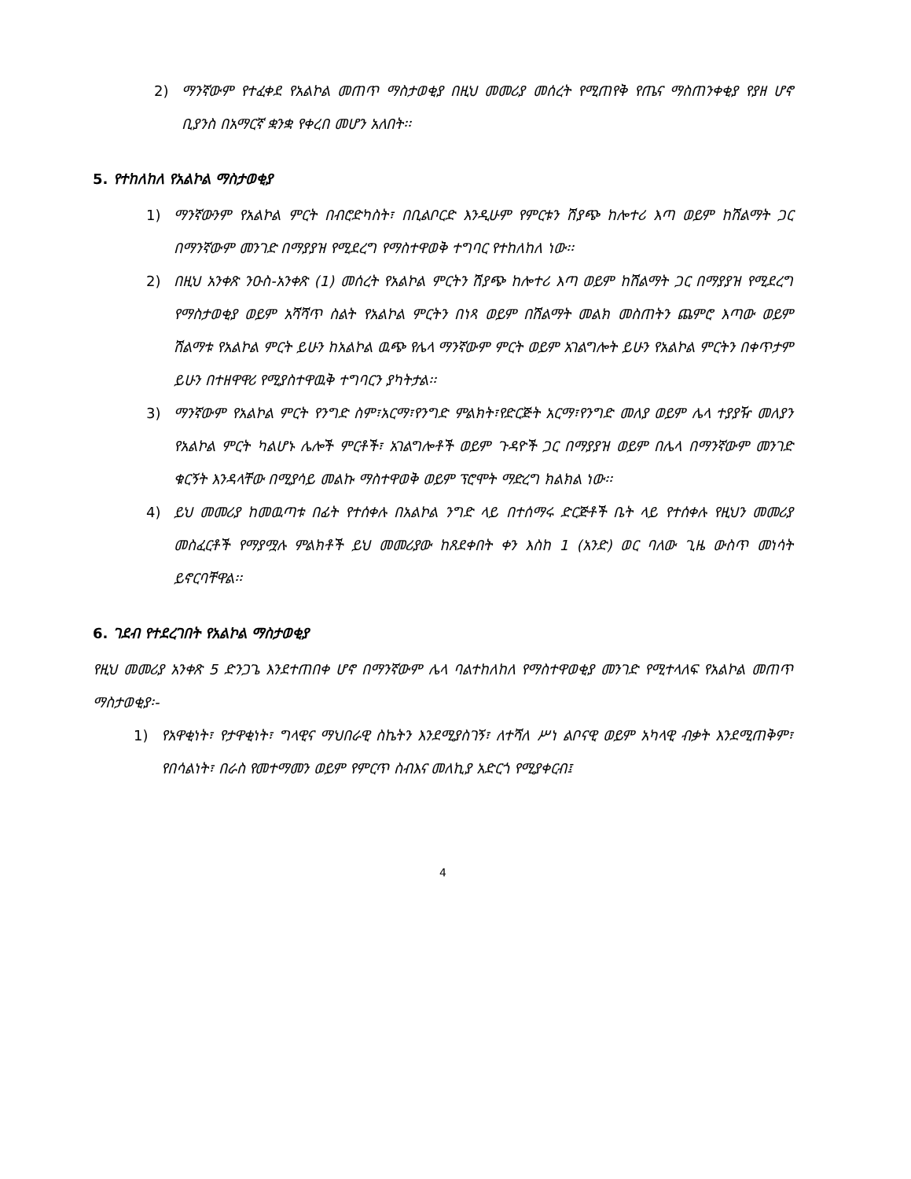2) ማንኛውም የተፈቀደ የአልኮል መጠጥ ማስታወቂያ በዚህ መመሪያ መሰረት የሚጠየቅ የጤና ማስጠንቀቂያ የያዘ ሆኖ ቢያንስ በአማርኛ ቋንቋ የቀረበ መሆን አለበት፡፡
5. የተከለከለ የአልኮል ማስታወቂያ
1) ማንኛውንም የአልኮል ምርት በብሮድካስት፣ በቢልቦርድ እንዲሁም የምርቱን ሽያጭ ከሎተሪ እጣ ወይም ከሽልማት ጋር በማንኛውም መንገድ በማያያዝ የሚደረግ የማስተዋወቅ ተግባር የተከለከለ ነው፡፡
2) በዚህ አንቀጽ ንዑስ-አንቀጽ (1) መሰረት የአልኮል ምርትን ሽያጭ ከሎተሪ እጣ ወይም ከሽልማት ጋር በማያያዝ የሚደረግ የማስታወቂያ ወይም አሻሻጥ ስልት የአልኮል ምርትን በነጻ ወይም በሽልማት መልክ መስጠትን ጨምሮ እጣው ወይም ሽልማቱ የአልኮል ምርት ይሁን ከአልኮል ዉጭ የሌላ ማንኛውም ምርት ወይም አገልግሎት ይሁን የአልኮል ምርትን በቀጥታም ይሁን በተዘዋዋሪ የሚያስተዋዉቅ ተግባርን ያካትታል፡፡
3) ማንኛውም የአልኮል ምርት የንግድ ስም፣አርማ፣የንግድ ምልክት፣የድርጅት አርማ፣የንግድ መለያ ወይም ሌላ ተያያዥ መለያን የአልኮል ምርት ካልሆኑ ሌሎች ምርቶች፣ አገልግሎቶች ወይም ጉዳዮች ጋር በማያያዝ ወይም በሌላ በማንኛውም መንገድ ቁርኝት እንዳላቸው በሚያሳይ መልኩ ማስተዋወቅ ወይም ፕሮሞት ማድረግ ክልክል ነው፡፡
4) ይህ መመሪያ ከመዉጣቱ በፊት የተሰቀሉ በአልኮል ንግድ ላይ በተሰማሩ ድርጅቶች ቤት ላይ የተሰቀሉ የዚህን መመሪያ መስፈርቶች የማያሟሉ ምልክቶች ይህ መመሪያው ከጸደቀበት ቀን እስከ 1 (አንድ) ወር ባለው ጊዜ ውስጥ መነሳት ይኖርባቸዋል፡፡
6. ገደብ የተደረገበት የአልኮል ማስታወቂያ
የዚህ መመሪያ አንቀጽ 5 ድንጋጌ እንደተጠበቀ ሆኖ በማንኛውም ሌላ ባልተከለከለ የማስተዋወቂያ መንገድ የሚተላለፍ የአልኮል መጠጥ ማስታወቂያ፡-
1) የአዋቂነት፣ የታዋቂነት፣ ግላዊና ማህበራዊ ስኬትን እንደሚያስገኝ፣ ለተሻለ ሥነ ልቦናዊ ወይም አካላዊ ብቃት እንደሚጠቅም፣ የበሳልነት፣ በራስ የመተማመን ወይም የምርጥ ስብእና መለኪያ አድርጎ የሚያቀርብ፤
4